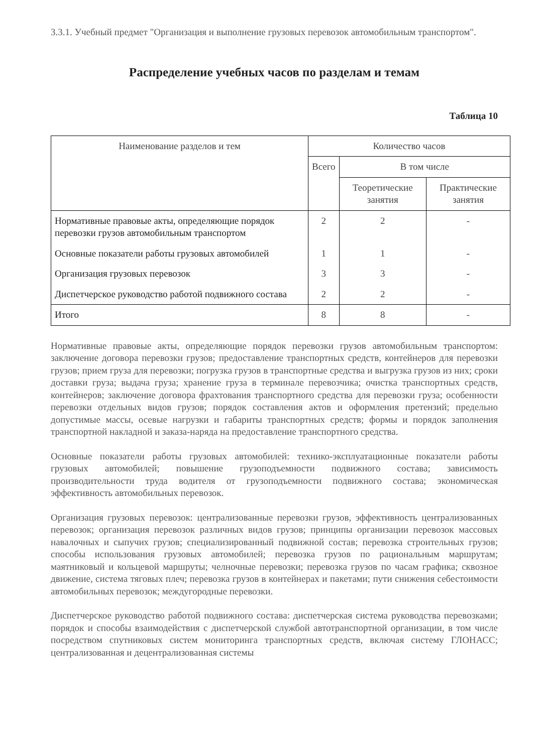3.3.1. Учебный предмет "Организация и выполнение грузовых перевозок автомобильным транспортом".
Распределение учебных часов по разделам и темам
Таблица 10
| Наименование разделов и тем | Количество часов | | |
| --- | --- | --- | --- |
| | Всего | В том числе | |
| | | Теоретические занятия | Практические занятия |
| Нормативные правовые акты, определяющие порядок перевозки грузов автомобильным транспортом | 2 | 2 | - |
| Основные показатели работы грузовых автомобилей | 1 | 1 | - |
| Организация грузовых перевозок | 3 | 3 | - |
| Диспетчерское руководство работой подвижного состава | 2 | 2 | - |
| Итого | 8 | 8 | - |
Нормативные правовые акты, определяющие порядок перевозки грузов автомобильным транспортом: заключение договора перевозки грузов; предоставление транспортных средств, контейнеров для перевозки грузов; прием груза для перевозки; погрузка грузов в транспортные средства и выгрузка грузов из них; сроки доставки груза; выдача груза; хранение груза в терминале перевозчика; очистка транспортных средств, контейнеров; заключение договора фрахтования транспортного средства для перевозки груза; особенности перевозки отдельных видов грузов; порядок составления актов и оформления претензий; предельно допустимые массы, осевые нагрузки и габариты транспортных средств; формы и порядок заполнения транспортной накладной и заказа-наряда на предоставление транспортного средства.
Основные показатели работы грузовых автомобилей: технико-эксплуатационные показатели работы грузовых автомобилей; повышение грузоподъемности подвижного состава; зависимость производительности труда водителя от грузоподъемности подвижного состава; экономическая эффективность автомобильных перевозок.
Организация грузовых перевозок: централизованные перевозки грузов, эффективность централизованных перевозок; организация перевозок различных видов грузов; принципы организации перевозок массовых навалочных и сыпучих грузов; специализированный подвижной состав; перевозка строительных грузов; способы использования грузовых автомобилей; перевозка грузов по рациональным маршрутам; маятниковый и кольцевой маршруты; челночные перевозки; перевозка грузов по часам графика; сквозное движение, система тяговых плеч; перевозка грузов в контейнерах и пакетами; пути снижения себестоимости автомобильных перевозок; междугородные перевозки.
Диспетчерское руководство работой подвижного состава: диспетчерская система руководства перевозками; порядок и способы взаимодействия с диспетчерской службой автотранспортной организации, в том числе посредством спутниковых систем мониторинга транспортных средств, включая систему ГЛОНАСС; централизованная и децентрализованная системы